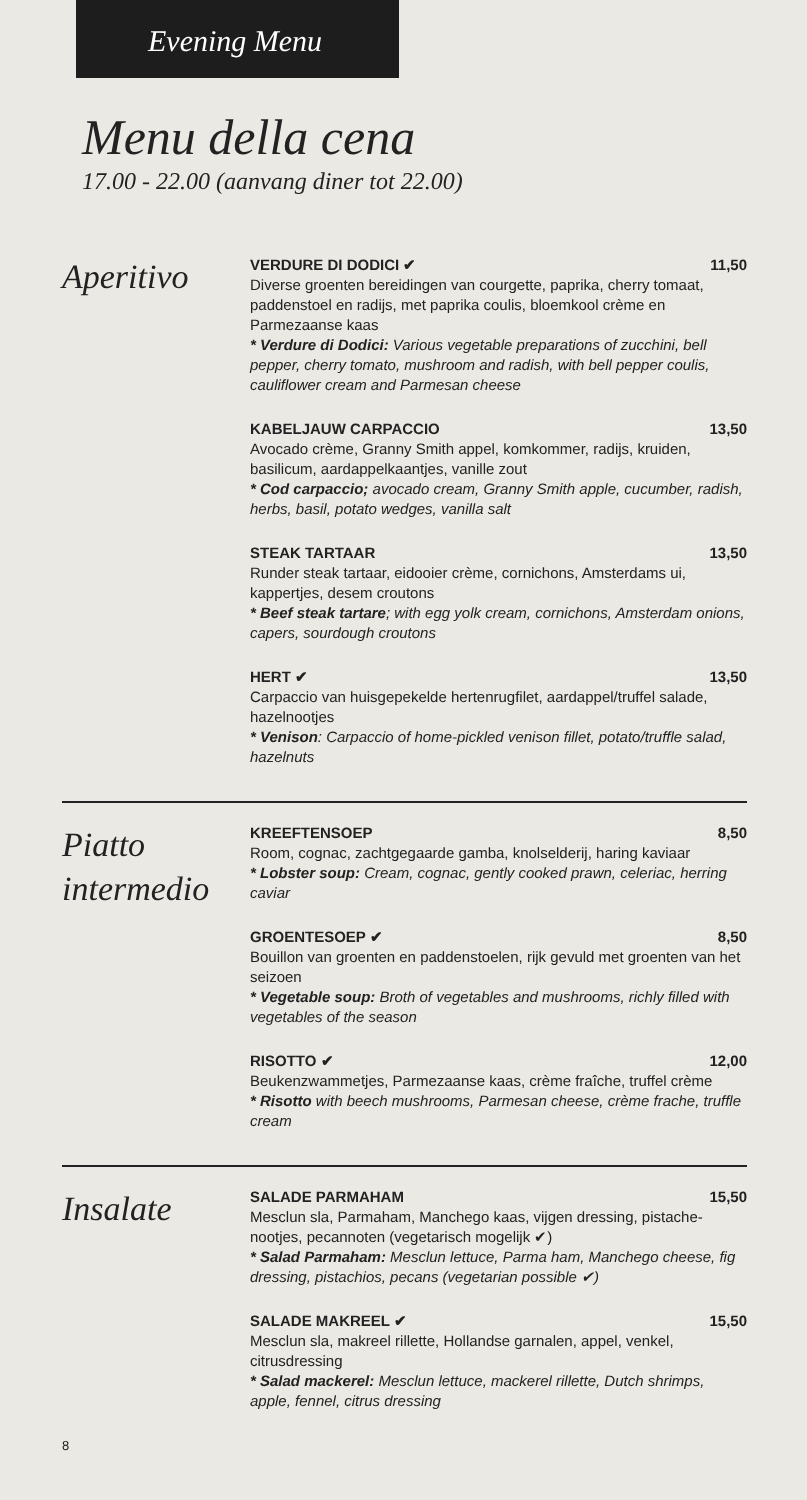Evening Menu
Menu della cena
17.00 - 22.00 (aanvang diner tot 22.00)
Aperitivo
VERDURE DI DODICI ✔ 11,50
Diverse groenten bereidingen van courgette, paprika, cherry tomaat, paddenstoel en radijs, met paprika coulis, bloemkool crème en Parmezaanse kaas
* Verdure di Dodici: Various vegetable preparations of zucchini, bell pepper, cherry tomato, mushroom and radish, with bell pepper coulis, cauliflower cream and Parmesan cheese
KABELJAUW CARPACCIO 13,50
Avocado crème, Granny Smith appel, komkommer, radijs, kruiden, basilicum, aardappelkaantjes, vanille zout
* Cod carpaccio; avocado cream, Granny Smith apple, cucumber, radish, herbs, basil, potato wedges, vanilla salt
STEAK TARTAAR 13,50
Runder steak tartaar, eidooier crème, cornichons, Amsterdams ui, kappertjes, desem croutons
* Beef steak tartare; with egg yolk cream, cornichons, Amsterdam onions, capers, sourdough croutons
HERT ✔ 13,50
Carpaccio van huisgepekelde hertenrugfilet, aardappel/truffel salade, hazelnootjes
* Venison: Carpaccio of home-pickled venison fillet, potato/truffle salad, hazelnuts
Piatto intermedio
KREEFTENSOEP 8,50
Room, cognac, zachtgegaarde gamba, knolselderij, haring kaviaar
* Lobster soup: Cream, cognac, gently cooked prawn, celeriac, herring caviar
GROENTESOEP ✔ 8,50
Bouillon van groenten en paddenstoelen, rijk gevuld met groenten van het seizoen
* Vegetable soup: Broth of vegetables and mushrooms, richly filled with vegetables of the season
RISOTTO ✔ 12,00
Beukenzwammetjes, Parmezaanse kaas, crème fraîche, truffel crème
* Risotto with beech mushrooms, Parmesan cheese, crème frache, truffle cream
Insalate
SALADE PARMAHAM 15,50
Mesclun sla, Parmaham, Manchego kaas, vijgen dressing, pistache-nootjes, pecannoten (vegetarisch mogelijk ✔)
* Salad Parmaham: Mesclun lettuce, Parma ham, Manchego cheese, fig dressing, pistachios, pecans (vegetarian possible ✔)
SALADE MAKREEL ✔ 15,50
Mesclun sla, makreel rillette, Hollandse garnalen, appel, venkel, citrusdressing
* Salad mackerel: Mesclun lettuce, mackerel rillette, Dutch shrimps, apple, fennel, citrus dressing
8